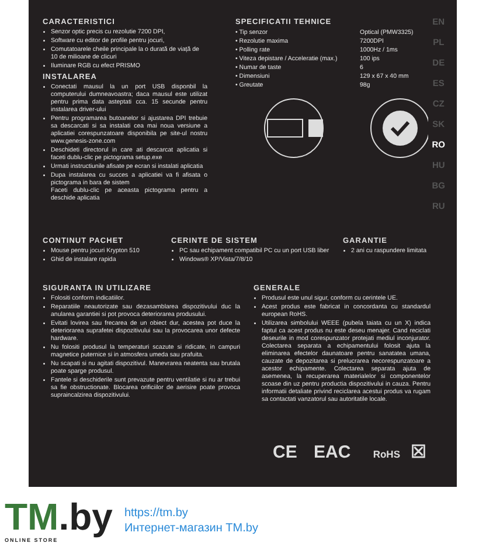CARACTERISTICI
Senzor optic precis cu rezolutie 7200 DPI,
Software cu editor de profile pentru jocuri,
Comutatoarele cheile principale la o durată de viață de 10 de milioane de clicuri
Iluminare RGB cu efect PRISMO
INSTALAREA
Conectati mausul la un port USB disponbil la computerului dumneavoastra; daca mausul este utilizat pentru prima data asteptati cca. 15 secunde pentru instalarea driver-ului
Pentru programarea butoanelor si ajustarea DPI trebuie sa descarcati si sa instalati cea mai noua versiune a aplicatiei corespunzatoare disponibila pe site-ul nostru www.genesis-zone.com
Deschideti directorul in care ati descarcat aplicatia si faceti dublu-clic pe pictograma setup.exe
Urmati instructiunile afisate pe ecran si instalati aplicatia
Dupa instalarea cu succes a aplicatiei va fi afisata o pictograma in bara de sistem
Faceti dublu-clic pe aceasta pictograma pentru a deschide aplicatia
SPECIFICATII TEHNICE
| • Tip senzor | Optical (PMW3325) |
| • Rezolutie maxima | 7200DPI |
| • Polling rate | 1000Hz / 1ms |
| • Viteza depistare / Acceleratie (max.) | 100 ips |
| • Numar de taste | 6 |
| • Dimensiuni | 129 x 67 x 40 mm |
| • Greutate | 98g |
EN
PL
DE
ES
CZ
SK
RO
HU
BG
RU
CONTINUT PACHET
Mouse pentru jocuri Krypton 510
Ghid de instalare rapida
CERINTE DE SISTEM
PC sau echipament compatibil PC cu un port USB liber
Windows® XP/Vista/7/8/10
GARANTIE
2 ani cu raspundere limitata
SIGURANTA IN UTILIZARE
Folositi conform indicatiilor.
Reparatiile neautorizate sau dezasamblarea dispozitivului duc la anularea garantiei si pot provoca deteriorarea produsului.
Evitati lovirea sau frecarea de un obiect dur, acestea pot duce la deteriorarea suprafetei dispozitivului sau la provocarea unor defecte hardware.
Nu folositi produsul la temperaturi scazute si ridicate, in campuri magnetice puternice si in atmosfera umeda sau prafuita.
Nu scapati si nu agitati dispozitivul. Manevrarea neatenta sau brutala poate sparge produsul.
Fantele si deschiderile sunt prevazute pentru ventilatie si nu ar trebui sa fie obstructionate. Blocarea orificiilor de aerisire poate provoca supraincalzirea dispozitivului.
GENERALE
Produsul este unul sigur, conform cu cerintele UE.
Acest produs este fabricat in concordanta cu standardul european RoHS.
Utilizarea simbolului WEEE (pubela taiata cu un X) indica faptul ca acest produs nu este deseu menajer. Cand reciclati deseurile in mod corespunzator protejati mediul inconjurator. Colectarea separata a echipamentului folosit ajuta la eliminarea efectelor daunatoare pentru sanatatea umana, cauzate de depozitarea si prelucrarea necorespunzatoare a acestor echipamente. Colectarea separata ajuta de asemenea, la recuperarea materialelor si componentelor scoase din uz pentru productia dispozitivului in cauza. Pentru informatii detaliate privind reciclarea acestui produs va rugam sa contactati vanzatorul sau autoritatile locale.
CE EAC RoHS ☒
TM.by
ONLINE STORE
https://tm.by
Интернет-магазин TM.by